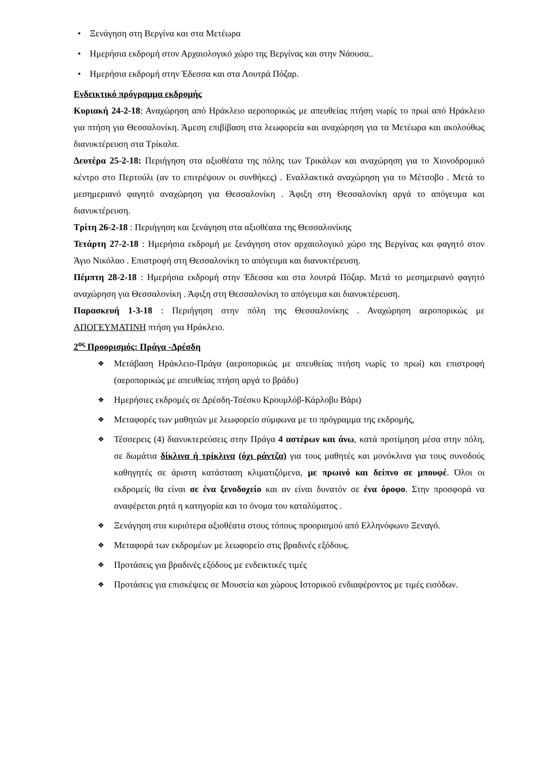• Ξενάγηση στη Βεργίνα και στα Μετέωρα
• Ημερήσια εκδρομή στον Αρχαιολογικό χώρο της Βεργίνας και στην Νάουσα..
• Ημερήσια εκδρομή στην Έδεσσα και στα Λουτρά Πόζαρ.
Ενδεικτικό πρόγραμμα εκδρομής
Κυριακή 24-2-18: Αναχώρηση από Ηράκλειο αεροπορικώς με απευθείας πτήση νωρίς το πρωί από Ηράκλειο για πτήση για Θεσσαλονίκη. Άμεση επιβίβαση στα λεωφορεία και αναχώρηση για τα Μετέωρα και ακολούθως διανυκτέρευση στα Τρίκαλα.
Δευτέρα 25-2-18: Περιήγηση στα αξιοθέατα της πόλης των Τρικάλων και αναχώρηση για το Χιονοδρομικό κέντρο στο Περτούλι (αν το επιτρέψουν οι συνθήκες) . Εναλλακτικά αναχώρηση για το Μέτσοβο . Μετά το μεσημεριανό φαγητό αναχώρηση για Θεσσαλονίκη . Άφιξη στη Θεσσαλονίκη αργά το απόγευμα και διανυκτέρευση.
Τρίτη 26-2-18 : Περιήγηση και ξενάγηση στα αξιοθέατα της Θεσσαλονίκης
Τετάρτη 27-2-18 : Ημερήσια εκδρομή με ξενάγηση στον αρχαιολογικό χώρο της Βεργίνας και φαγητό στον Άγιο Νικόλαο . Επιστροφή στη Θεσσαλονίκη το απόγευμα και διανυκτέρευση.
Πέμπτη 28-2-18 : Ημερήσια εκδρομή στην Έδεσσα και στα λουτρά Πόζαρ. Μετά το μεσημεριανό φαγητό αναχώρηση για Θεσσαλονίκη . Άφιξη στη Θεσσαλονίκη το απόγευμα και διανυκτέρευση.
Παρασκευή 1-3-18 : Περιήγηση στην πόλη της Θεσσαλονίκης . Αναχώρηση αεροπορικώς με ΑΠΟΓΕΥΜΑΤΙΝΗ πτήση για Ηράκλειο.
2<sup>ος</sup> Προορισμός: Πράγα -Δρέσδη
❖ Μετάβαση Ηράκλειο-Πράγα (αεροπορικώς με απευθείας πτήση νωρίς το πρωί) και επιστροφή (αεροπορικώς με απευθείας πτήση αργά το βράδυ)
❖ Ημερήσιες εκδρομές σε Δρέσδη-Τσέσκυ Κρουμλόβ-Κάρλοβυ Βάρι)
❖ Μεταφορές των μαθητών με λεωφορείο σύμφωνα με το πρόγραμμα της εκδρομής,
❖ Τέσσερεις (4) διανυκτερεύσεις στην Πράγα 4 αστέρων και άνω, κατά προτίμηση μέσα στην πόλη, σε δωμάτια δίκλινα ή τρίκλινα (όχι ράντζα) για τους μαθητές και μονόκλινα για τους συνοδούς καθηγητές σε άριστη κατάσταση κλιματιζόμενα, με πρωινό και δείπνο σε μπουφέ. Όλοι οι εκδρομείς θα είναι σε ένα ξενοδοχείο και αν είναι δυνατόν σε ένα όροφο. Στην προσφορά να αναφέρεται ρητά η κατηγορία και το όνομα του καταλύματος .
❖ Ξενάγηση στα κυριότερα αξιοθέατα στους τόπους προορισμού από Ελληνόφωνο Ξεναγό.
❖ Μεταφορά των εκδρομέων με λεωφορείο στις βραδινές εξόδους.
❖ Προτάσεις για βραδινές εξόδους με ενδεικτικές τιμές
❖ Προτάσεις για επισκέψεις σε Μουσεία και χώρους Ιστορικού ενδιαφέροντος με τιμές εισόδων.